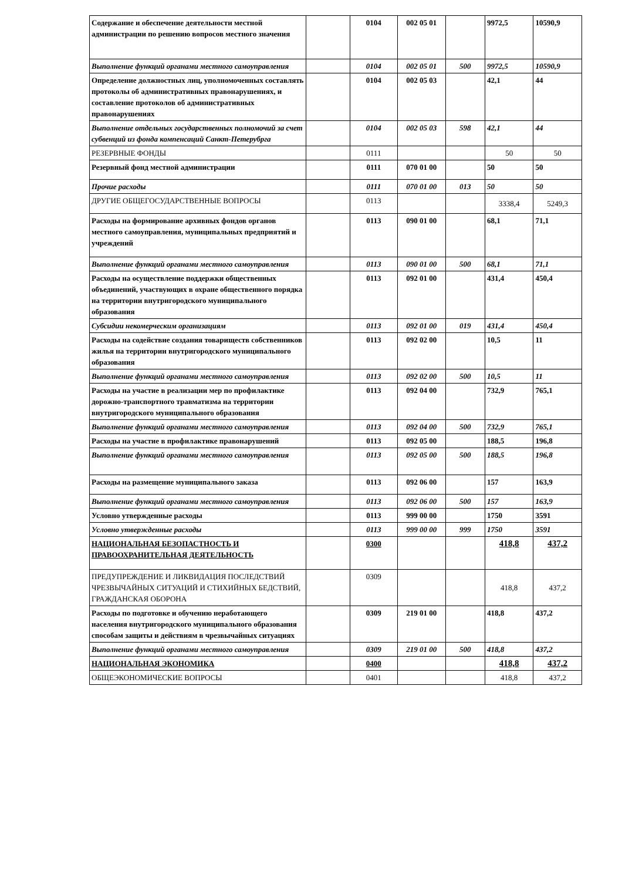| Содержание и обеспечение деятельности местной администрации по решению вопросов местного значения | | 0104 | 002 05 01 | | 9972,5 | 10590,9 |
| Выполнение функций органами местного самоуправления | | 0104 | 002 05 01 | 500 | 9972,5 | 10590,9 |
| Определение должностных лиц, уполномоченных составлять протоколы об административных правонарушениях, и составление протоколов об административных правонарушениях | | 0104 | 002 05 03 | | 42,1 | 44 |
| Выполнение отдельных государственных полномочий за счет субвенций из фонда компенсаций Санкт-Петерубрга | | 0104 | 002 05 03 | 598 | 42,1 | 44 |
| РЕЗЕРВНЫЕ ФОНДЫ | | 0111 | | | 50 | 50 |
| Резервный фонд местной администрации | | 0111 | 070 01 00 | | 50 | 50 |
| Прочие расходы | | 0111 | 070 01 00 | 013 | 50 | 50 |
| ДРУГИЕ ОБЩЕГОСУДАРСТВЕННЫЕ ВОПРОСЫ | | 0113 | | | 3338,4 | 5249,3 |
| Расходы на формирование архивных фондов органов местного самоуправления, муниципальных предприятий и учреждений | | 0113 | 090 01 00 | | 68,1 | 71,1 |
| Выполнение функций органами местного самоуправления | | 0113 | 090 01 00 | 500 | 68,1 | 71,1 |
| Расходы на осуществление поддержки общественных объединений, участвующих в охране общественного порядка на территории внутригородского муниципального образования | | 0113 | 092 01 00 | | 431,4 | 450,4 |
| Субсидии некомерческим организациям | | 0113 | 092 01 00 | 019 | 431,4 | 450,4 |
| Расходы на содействие создания товариществ собственников жилья на территории внутригородского муниципального образования | | 0113 | 092 02 00 | | 10,5 | 11 |
| Выполнение функций органами местного самоуправления | | 0113 | 092 02 00 | 500 | 10,5 | 11 |
| Расходы на участие в реализации мер по профилактике дорожно-транспортного травматизма на территории внутригородского муниципального образования | | 0113 | 092 04 00 | | 732,9 | 765,1 |
| Выполнение функций органами местного самоуправления | | 0113 | 092 04 00 | 500 | 732,9 | 765,1 |
| Расходы на участие в профилактике правонарушений | | 0113 | 092 05 00 | | 188,5 | 196,8 |
| Выполнение функций органами местного самоуправления | | 0113 | 092 05 00 | 500 | 188,5 | 196,8 |
| Расходы на размещение муниципального заказа | | 0113 | 092 06 00 | | 157 | 163,9 |
| Выполнение функций органами местного самоуправления | | 0113 | 092 06 00 | 500 | 157 | 163,9 |
| Условно утвержденные расходы | | 0113 | 999 00 00 | | 1750 | 3591 |
| Условно утвержденные расходы | | 0113 | 999 00 00 | 999 | 1750 | 3591 |
| НАЦИОНАЛЬНАЯ БЕЗОПАСТНОСТЬ И ПРАВООХРАНИТЕЛЬНАЯ ДЕЯТЕЛЬНОСТЬ | | 0300 | | | 418,8 | 437,2 |
| ПРЕДУПРЕЖДЕНИЕ И ЛИКВИДАЦИЯ ПОСЛЕДСТВИЙ ЧРЕЗВЫЧАЙНЫХ СИТУАЦИЙ И СТИХИЙНЫХ БЕДСТВИЙ, ГРАЖДАНСКАЯ ОБОРОНА | | 0309 | | | 418,8 | 437,2 |
| Расходы по подготовке и обучению неработающего населения внутригородского муниципального образования способам защиты и действиям в чрезвычайных ситуациях | | 0309 | 219 01 00 | | 418,8 | 437,2 |
| Выполнение функций органами местного самоуправления | | 0309 | 219 01 00 | 500 | 418,8 | 437,2 |
| НАЦИОНАЛЬНАЯ ЭКОНОМИКА | | 0400 | | | 418,8 | 437,2 |
| ОБЩЕЭКОНОМИЧЕСКИЕ ВОПРОСЫ | | 0401 | | | 418,8 | 437,2 |